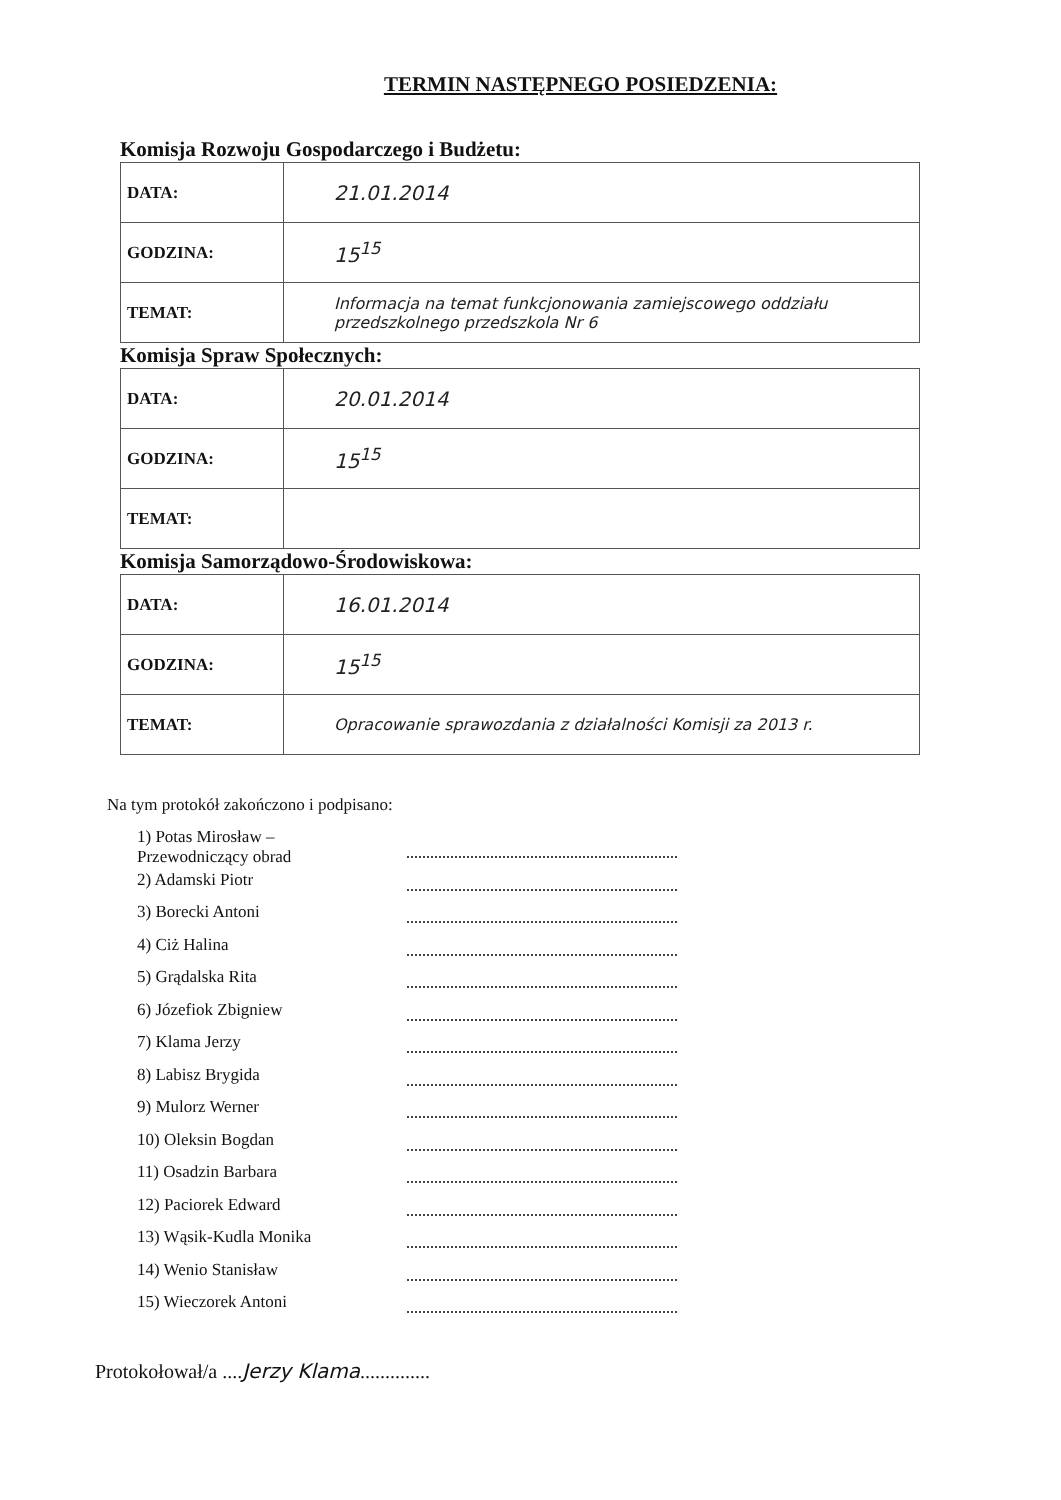TERMIN NASTĘPNEGO POSIEDZENIA:
Komisja Rozwoju Gospodarczego i Budżetu:
| DATA: | 21.01.2014 |
| GODZINA: | 15<sup>15</sup> |
| TEMAT: | Informacja na temat funkcjonowania zamiejscowego oddziału przedszkolnego przedszkola Nr 6 |
Komisja Spraw Społecznych:
| DATA: | 20.01.2014 |
| GODZINA: | 15<sup>15</sup> |
| TEMAT: | |
Komisja Samorządowo-Środowiskowa:
| DATA: | 16.01.2014 |
| GODZINA: | 15<sup>15</sup> |
| TEMAT: | Opracowanie sprawozdania z działalności Komisji za 2013 r. |
Na tym protokół zakończono i podpisano:
1) Potas Mirosław – Przewodniczący obrad
2) Adamski Piotr
3) Borecki Antoni
4) Ciż Halina
5) Grądalska Rita
6) Józefiok Zbigniew
7) Klama Jerzy
8) Labisz Brygida
9) Mulorz Werner
10) Oleksin Bogdan
11) Osadzin Barbara
12) Paciorek Edward
13) Wąsik-Kudla Monika
14) Wenio Stanisław
15) Wieczorek Antoni
Protokołował/a ....Jerzy Klama..............